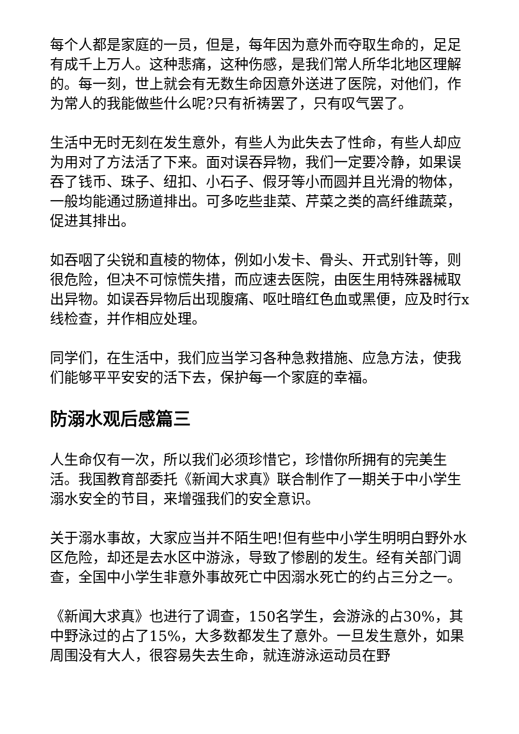每个人都是家庭的一员，但是，每年因为意外而夺取生命的，足足有成千上万人。这种悲痛，这种伤感，是我们常人所华北地区理解的。每一刻，世上就会有无数生命因意外送进了医院，对他们，作为常人的我能做些什么呢?只有祈祷罢了，只有叹气罢了。
生活中无时无刻在发生意外，有些人为此失去了性命，有些人却应为用对了方法活了下来。面对误吞异物，我们一定要冷静，如果误吞了钱币、珠子、纽扣、小石子、假牙等小而圆并且光滑的物体，一般均能通过肠道排出。可多吃些韭菜、芹菜之类的高纤维蔬菜，促进其排出。
如吞咽了尖锐和直棱的物体，例如小发卡、骨头、开式别针等，则很危险，但决不可惊慌失措，而应速去医院，由医生用特殊器械取出异物。如误吞异物后出现腹痛、呕吐暗红色血或黑便，应及时行x线检查，并作相应处理。
同学们，在生活中，我们应当学习各种急救措施、应急方法，使我们能够平平安安的活下去，保护每一个家庭的幸福。
防溺水观后感篇三
人生命仅有一次，所以我们必须珍惜它，珍惜你所拥有的完美生活。我国教育部委托《新闻大求真》联合制作了一期关于中小学生溺水安全的节目，来增强我们的安全意识。
关于溺水事故，大家应当并不陌生吧!但有些中小学生明明白野外水区危险，却还是去水区中游泳，导致了惨剧的发生。经有关部门调查，全国中小学生非意外事故死亡中因溺水死亡的约占三分之一。
《新闻大求真》也进行了调查，150名学生，会游泳的占30%，其中野泳过的占了15%，大多数都发生了意外。一旦发生意外，如果周围没有大人，很容易失去生命，就连游泳运动员在野